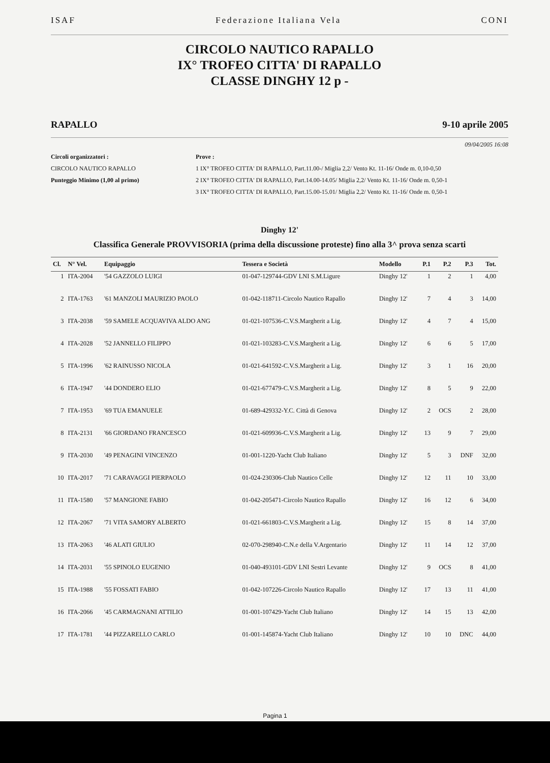ISAF Federazione Italiana Vela CONI
CIRCOLO NAUTICO RAPALLO
IX° TROFEO CITTA' DI RAPALLO
CLASSE DINGHY 12 p -
RAPALLO 9-10 aprile 2005
09/04/2005 16:08
Circoli organizzatori :
CIRCOLO NAUTICO RAPALLO
Punteggio Minimo (1,00 al primo)
Prove :
1 IX° TROFEO CITTA' DI RAPALLO, Part.11.00-/ Miglia 2,2/ Vento Kt. 11-16/ Onde m. 0,10-0,50
2 IX° TROFEO CITTA' DI RAPALLO, Part.14.00-14.05/ Miglia 2,2/ Vento Kt. 11-16/ Onde m. 0,50-1
3 IX° TROFEO CITTA' DI RAPALLO, Part.15.00-15.01/ Miglia 2,2/ Vento Kt. 11-16/ Onde m. 0,50-1
Dinghy 12'
Classifica Generale PROVVISORIA (prima della discussione proteste) fino alla 3^ prova senza scarti
| Cl. | N° Vel. | Equipaggio | Tessera e Società | Modello | P.1 | P.2 | P.3 | Tot. |
| --- | --- | --- | --- | --- | --- | --- | --- | --- |
| 1 | ITA-2004 | '54 GAZZOLO LUIGI | 01-047-129744-GDV LNI S.M.Ligure | Dinghy 12' | 1 | 2 | 1 | 4,00 |
| 2 | ITA-1763 | '61 MANZOLI MAURIZIO PAOLO | 01-042-118711-Circolo Nautico Rapallo | Dinghy 12' | 7 | 4 | 3 | 14,00 |
| 3 | ITA-2038 | '59 SAMELE ACQUAVIVA ALDO ANG | 01-021-107536-C.V.S.Margherit a Lig. | Dinghy 12' | 4 | 7 | 4 | 15,00 |
| 4 | ITA-2028 | '52 JANNELLO FILIPPO | 01-021-103283-C.V.S.Margherit a Lig. | Dinghy 12' | 6 | 6 | 5 | 17,00 |
| 5 | ITA-1996 | '62 RAINUSSO NICOLA | 01-021-641592-C.V.S.Margherit a Lig. | Dinghy 12' | 3 | 1 | 16 | 20,00 |
| 6 | ITA-1947 | '44 DONDERO ELIO | 01-021-677479-C.V.S.Margherit a Lig. | Dinghy 12' | 8 | 5 | 9 | 22,00 |
| 7 | ITA-1953 | '69 TUA EMANUELE | 01-689-429332-Y.C. Città di Genova | Dinghy 12' | 2 | OCS | 2 | 28,00 |
| 8 | ITA-2131 | '66 GIORDANO FRANCESCO | 01-021-609936-C.V.S.Margherit a Lig. | Dinghy 12' | 13 | 9 | 7 | 29,00 |
| 9 | ITA-2030 | '49 PENAGINI VINCENZO | 01-001-1220-Yacht Club Italiano | Dinghy 12' | 5 | 3 | DNF | 32,00 |
| 10 | ITA-2017 | '71 CARAVAGGI PIERPAOLO | 01-024-230306-Club Nautico Celle | Dinghy 12' | 12 | 11 | 10 | 33,00 |
| 11 | ITA-1580 | '57 MANGIONE FABIO | 01-042-205471-Circolo Nautico Rapallo | Dinghy 12' | 16 | 12 | 6 | 34,00 |
| 12 | ITA-2067 | '71 VITA SAMORY ALBERTO | 01-021-661803-C.V.S.Margherit a Lig. | Dinghy 12' | 15 | 8 | 14 | 37,00 |
| 13 | ITA-2063 | '46 ALATI GIULIO | 02-070-298940-C.N.e della V.Argentario | Dinghy 12' | 11 | 14 | 12 | 37,00 |
| 14 | ITA-2031 | '55 SPINOLO EUGENIO | 01-040-493101-GDV LNI Sestri Levante | Dinghy 12' | 9 | OCS | 8 | 41,00 |
| 15 | ITA-1988 | '55 FOSSATI FABIO | 01-042-107226-Circolo Nautico Rapallo | Dinghy 12' | 17 | 13 | 11 | 41,00 |
| 16 | ITA-2066 | '45 CARMAGNANI ATTILIO | 01-001-107429-Yacht Club Italiano | Dinghy 12' | 14 | 15 | 13 | 42,00 |
| 17 | ITA-1781 | '44 PIZZARELLO CARLO | 01-001-145874-Yacht Club Italiano | Dinghy 12' | 10 | 10 | DNC | 44,00 |
Pagina 1